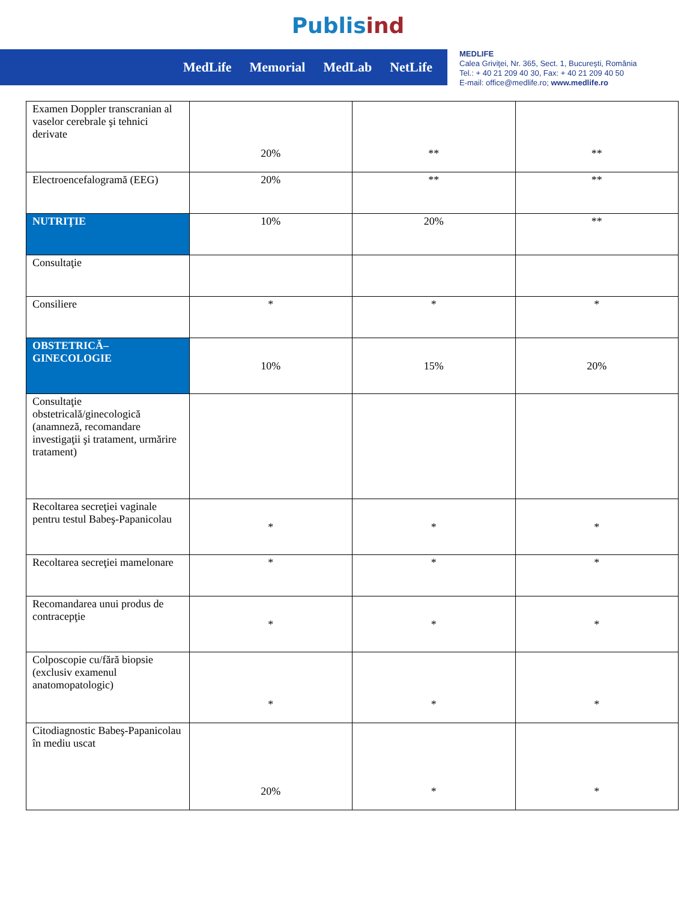Publisind
MedLife Memorial MedLab NetLife
MEDLIFE
Calea Griviţei, Nr. 365, Sect. 1, Bucureşti, România
Tel.: + 40 21 209 40 30, Fax: + 40 21 209 40 50
E-mail: office@medlife.ro; www.medlife.ro
| Examen Doppler transcranian al vaselor cerebrale şi tehnici derivate | 20% | ** | ** |
| Electroencefalogramă (EEG) | 20% | ** | ** |
| NUTRIŢIE | 10% | 20% | ** |
| Consultaţie | | | |
| Consiliere | * | * | * |
| OBSTETRICĂ–GINECOLOGIE | 10% | 15% | 20% |
| Consultaţie obstetricală/ginecologică (anamneză, recomandare investigaţii şi tratament, urmărire tratament) | | | |
| Recoltarea secreţiei vaginale pentru testul Babeş-Papanicolau | * | * | * |
| Recoltarea secreţiei mamelonare | * | * | * |
| Recomandarea unui produs de contracepţie | * | * | * |
| Colposcopie cu/fără biopsie (exclusiv examenul anatomopatologic) | * | * | * |
| Citodiagnostic Babeş-Papanicolau în mediu uscat | 20% | * | * |